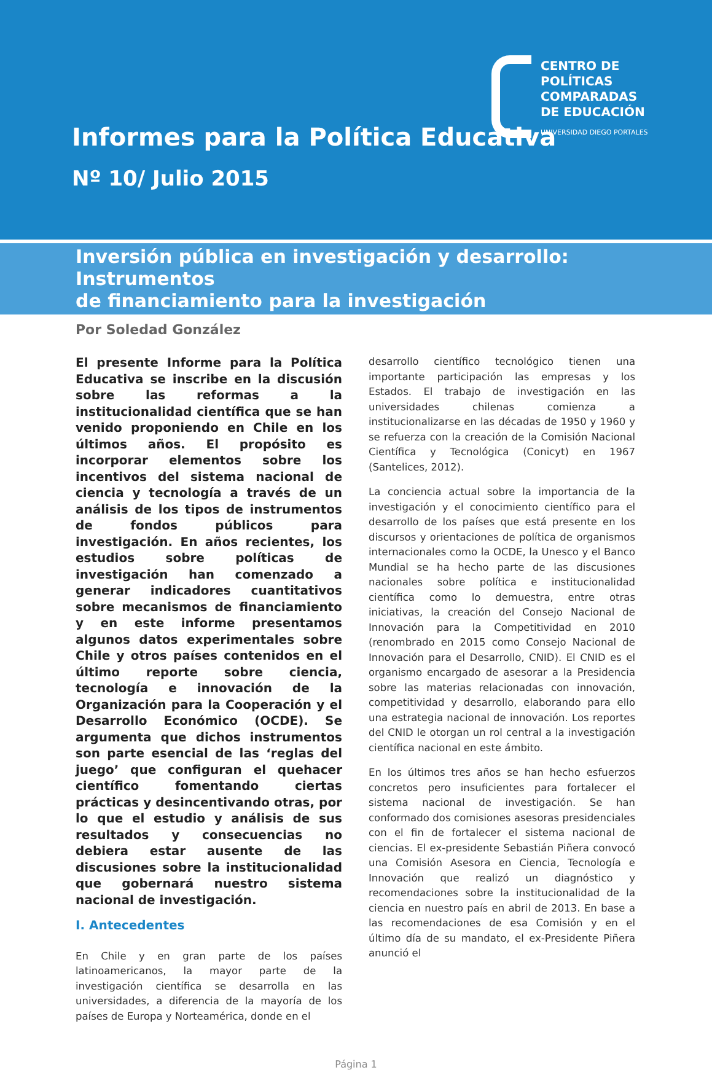CENTRO DE
POLÍTICAS
COMPARADAS
DE EDUCACIÓN
UNIVERSIDAD DIEGO PORTALES
Informes para la Política Educativa
Nº 10/ Julio 2015
Inversión pública en investigación y desarrollo: Instrumentos
de financiamiento para la investigación
Por Soledad González
El presente Informe para la Política Educativa se inscribe en la discusión sobre las reformas a la institucionalidad científica que se han venido proponiendo en Chile en los últimos años. El propósito es incorporar elementos sobre los incentivos del sistema nacional de ciencia y tecnología a través de un análisis de los tipos de instrumentos de fondos públicos para investigación. En años recientes, los estudios sobre políticas de investigación han comenzado a generar indicadores cuantitativos sobre mecanismos de financiamiento y en este informe presentamos algunos datos experimentales sobre Chile y otros países contenidos en el último reporte sobre ciencia, tecnología e innovación de la Organización para la Cooperación y el Desarrollo Económico (OCDE). Se argumenta que dichos instrumentos son parte esencial de las ‘reglas del juego’ que configuran el quehacer científico fomentando ciertas prácticas y desincentivando otras, por lo que el estudio y análisis de sus resultados y consecuencias no debiera estar ausente de las discusiones sobre la institucionalidad que gobernará nuestro sistema nacional de investigación.
I. Antecedentes
En Chile y en gran parte de los países latinoamericanos, la mayor parte de la investigación científica se desarrolla en las universidades, a diferencia de la mayoría de los países de Europa y Norteamérica, donde en el
desarrollo científico tecnológico tienen una importante participación las empresas y los Estados. El trabajo de investigación en las universidades chilenas comienza a institucionalizarse en las décadas de 1950 y 1960 y se refuerza con la creación de la Comisión Nacional Científica y Tecnológica (Conicyt) en 1967 (Santelices, 2012).
La conciencia actual sobre la importancia de la investigación y el conocimiento científico para el desarrollo de los países que está presente en los discursos y orientaciones de política de organismos internacionales como la OCDE, la Unesco y el Banco Mundial se ha hecho parte de las discusiones nacionales sobre política e institucionalidad científica como lo demuestra, entre otras iniciativas, la creación del Consejo Nacional de Innovación para la Competitividad en 2010 (renombrado en 2015 como Consejo Nacional de Innovación para el Desarrollo, CNID). El CNID es el organismo encargado de asesorar a la Presidencia sobre las materias relacionadas con innovación, competitividad y desarrollo, elaborando para ello una estrategia nacional de innovación. Los reportes del CNID le otorgan un rol central a la investigación científica nacional en este ámbito.
En los últimos tres años se han hecho esfuerzos concretos pero insuficientes para fortalecer el sistema nacional de investigación. Se han conformado dos comisiones asesoras presidenciales con el fin de fortalecer el sistema nacional de ciencias. El ex-presidente Sebastián Piñera convocó una Comisión Asesora en Ciencia, Tecnología e Innovación que realizó un diagnóstico y recomendaciones sobre la institucionalidad de la ciencia en nuestro país en abril de 2013. En base a las recomendaciones de esa Comisión y en el último día de su mandato, el ex-Presidente Piñera anunció el
Página 1